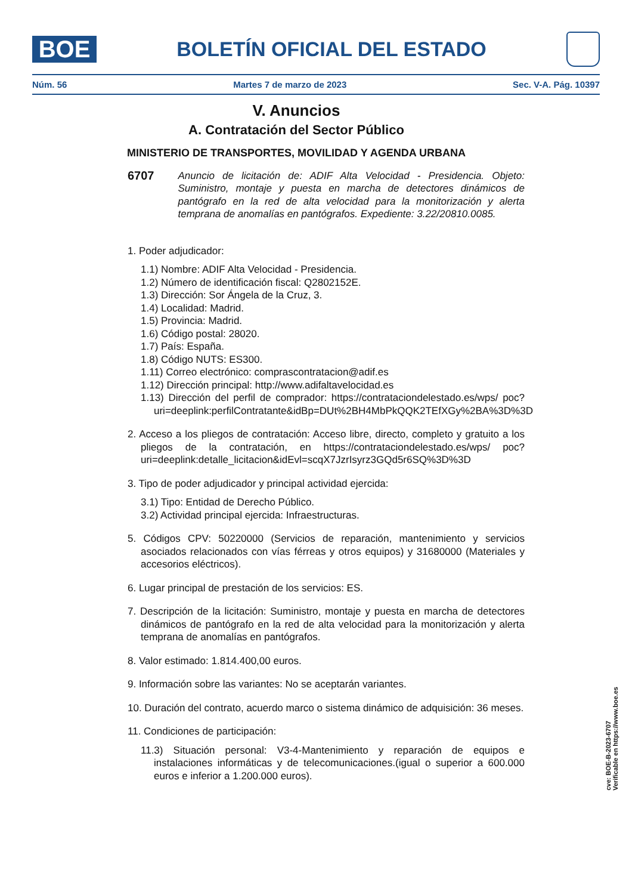BOE
BOLETÍN OFICIAL DEL ESTADO
Núm. 56 Martes 7 de marzo de 2023 Sec. V-A. Pág. 10397
V. Anuncios
A. Contratación del Sector Público
MINISTERIO DE TRANSPORTES, MOVILIDAD Y AGENDA URBANA
6707 Anuncio de licitación de: ADIF Alta Velocidad - Presidencia. Objeto: Suministro, montaje y puesta en marcha de detectores dinámicos de pantógrafo en la red de alta velocidad para la monitorización y alerta temprana de anomalías en pantógrafos. Expediente: 3.22/20810.0085.
1. Poder adjudicador:
1.1) Nombre: ADIF Alta Velocidad - Presidencia.
1.2) Número de identificación fiscal: Q2802152E.
1.3) Dirección: Sor Ángela de la Cruz, 3.
1.4) Localidad: Madrid.
1.5) Provincia: Madrid.
1.6) Código postal: 28020.
1.7) País: España.
1.8) Código NUTS: ES300.
1.11) Correo electrónico: comprascontratacion@adif.es
1.12) Dirección principal: http://www.adifaltavelocidad.es
1.13) Dirección del perfil de comprador: https://contrataciondelestado.es/wps/ poc?uri=deeplink:perfilContratante&idBp=DUt%2BH4MbPkQQK2TEfXGy%2BA%3D%3D
2. Acceso a los pliegos de contratación: Acceso libre, directo, completo y gratuito a los pliegos de la contratación, en https://contrataciondelestado.es/wps/ poc?uri=deeplink:detalle_licitacion&idEvl=scqX7JzrIsyrz3GQd5r6SQ%3D%3D
3. Tipo de poder adjudicador y principal actividad ejercida:
3.1) Tipo: Entidad de Derecho Público.
3.2) Actividad principal ejercida: Infraestructuras.
5. Códigos CPV: 50220000 (Servicios de reparación, mantenimiento y servicios asociados relacionados con vías férreas y otros equipos) y 31680000 (Materiales y accesorios eléctricos).
6. Lugar principal de prestación de los servicios: ES.
7. Descripción de la licitación: Suministro, montaje y puesta en marcha de detectores dinámicos de pantógrafo en la red de alta velocidad para la monitorización y alerta temprana de anomalías en pantógrafos.
8. Valor estimado: 1.814.400,00 euros.
9. Información sobre las variantes: No se aceptarán variantes.
10. Duración del contrato, acuerdo marco o sistema dinámico de adquisición: 36 meses.
11. Condiciones de participación:
11.3) Situación personal: V3-4-Mantenimiento y reparación de equipos e instalaciones informáticas y de telecomunicaciones.(igual o superior a 600.000 euros e inferior a 1.200.000 euros).
cve: BOE-B-2023-6707
Verificable en https://www.boe.es